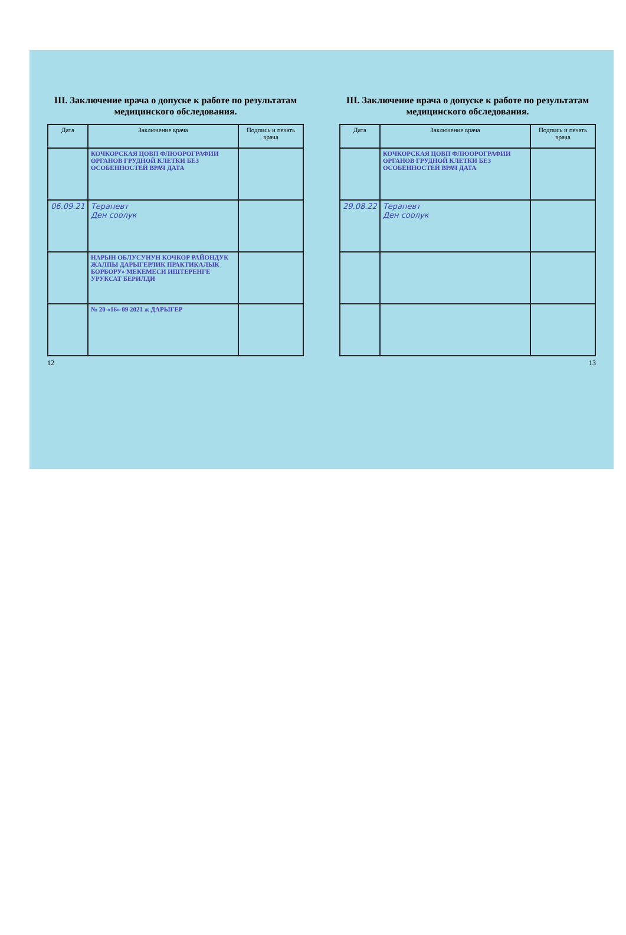III. Заключение врача о допуске к работе по результатам медицинского обследования.
| Дата | Заключение врача | Подпись и печать врача |
| --- | --- | --- |
| | КОЧКОРСКАЯ ЦОВП ФЛЮОРОГРАФИИ ОРГАНОВ ГРУДНОЙ КЛЕТКИ БЕЗ ОСОБЕННОСТЕЙ ВРАЧ ДАТА | |
| 06.09.21 | Терапевт Ден соолук | |
| | НАРЫН ОБЛУСУНУН КОЧКОР РАЙОНДУК ЖАЛПЫ ДАРЫГЕРЛИК ПРАКТИКАЛЫК БОРБОРУ» МЕКЕМЕСИ ИШТЕРЕНГЕ УРУКСАТ БЕРИЛДИ | |
| | № 20 «16» 09 2021 ж ДАРЫГЕР | |
12
III. Заключение врача о допуске к работе по результатам медицинского обследования.
| Дата | Заключение врача | Подпись и печать врача |
| --- | --- | --- |
| | КОЧКОРСКАЯ ЦОВП ФЛЮОРОГРАФИИ ОРГАНОВ ГРУДНОЙ КЛЕТКИ БЕЗ ОСОБЕННОСТЕЙ ВРАЧ ДАТА | |
| 29.08.22 | Терапевт Ден соолук | |
13